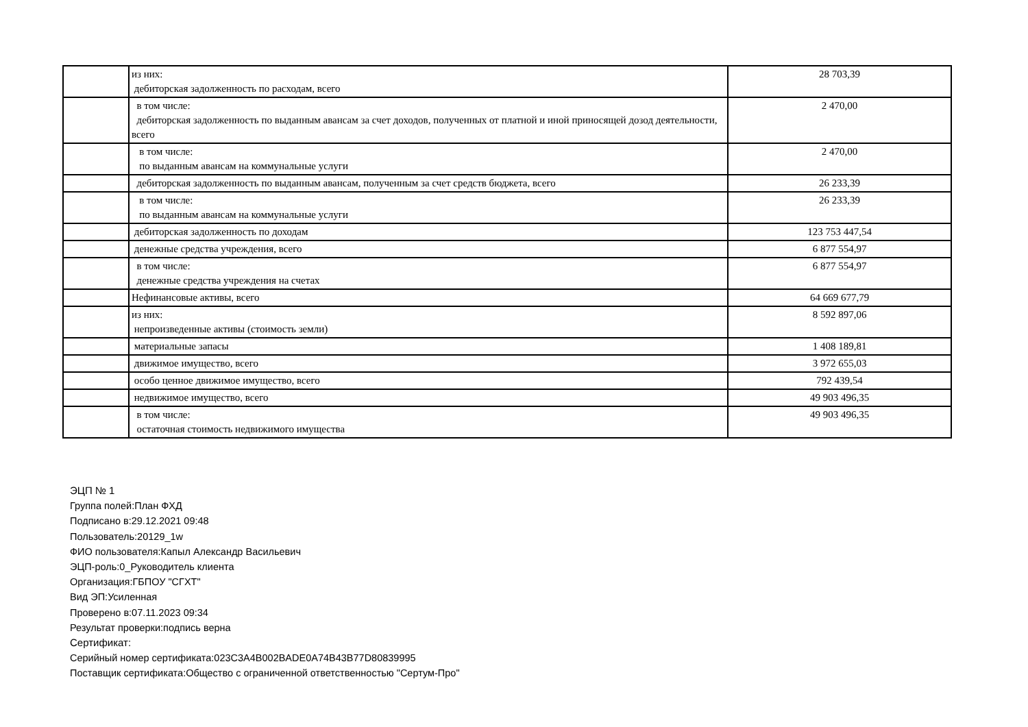| | из них: дебиторская задолженность по расходам, всего | 28 703,39 |
| | в том числе: дебиторская задолженность по выданным авансам за счет доходов, полученных от платной и иной приносящей дозод деятельности, всего | 2 470,00 |
| | в том числе: по выданным авансам на коммунальные услуги | 2 470,00 |
| | дебиторская задолженность по выданным авансам, полученным за счет средств бюджета, всего | 26 233,39 |
| | в том числе: по выданным авансам на коммунальные услуги | 26 233,39 |
| | дебиторская задолженность по доходам | 123 753 447,54 |
| | денежные средства учреждения, всего | 6 877 554,97 |
| | в том числе: денежные средства учреждения на счетах | 6 877 554,97 |
| | Нефинансовые активы, всего | 64 669 677,79 |
| | из них: непроизведенные активы (стоимость земли) | 8 592 897,06 |
| | материальные запасы | 1 408 189,81 |
| | движимое имущество, всего | 3 972 655,03 |
| | особо ценное движимое имущество, всего | 792 439,54 |
| | недвижимое имущество, всего | 49 903 496,35 |
| | в том числе: остаточная стоимость недвижимого имущества | 49 903 496,35 |
ЭЦП № 1
Группа полей:План ФХД
Подписано в:29.12.2021 09:48
Пользователь:20129_1w
ФИО пользователя:Капыл Александр Васильевич
ЭЦП-роль:0_Руководитель клиента
Организация:ГБПОУ "СГХТ"
Вид ЭП:Усиленная
Проверено в:07.11.2023 09:34
Результат проверки:подпись верна
Сертификат:
Серийный номер сертификата:023C3A4B002BADE0A74B43B77D80839995
Поставщик сертификата:Общество с ограниченной ответственностью "Сертум-Про"